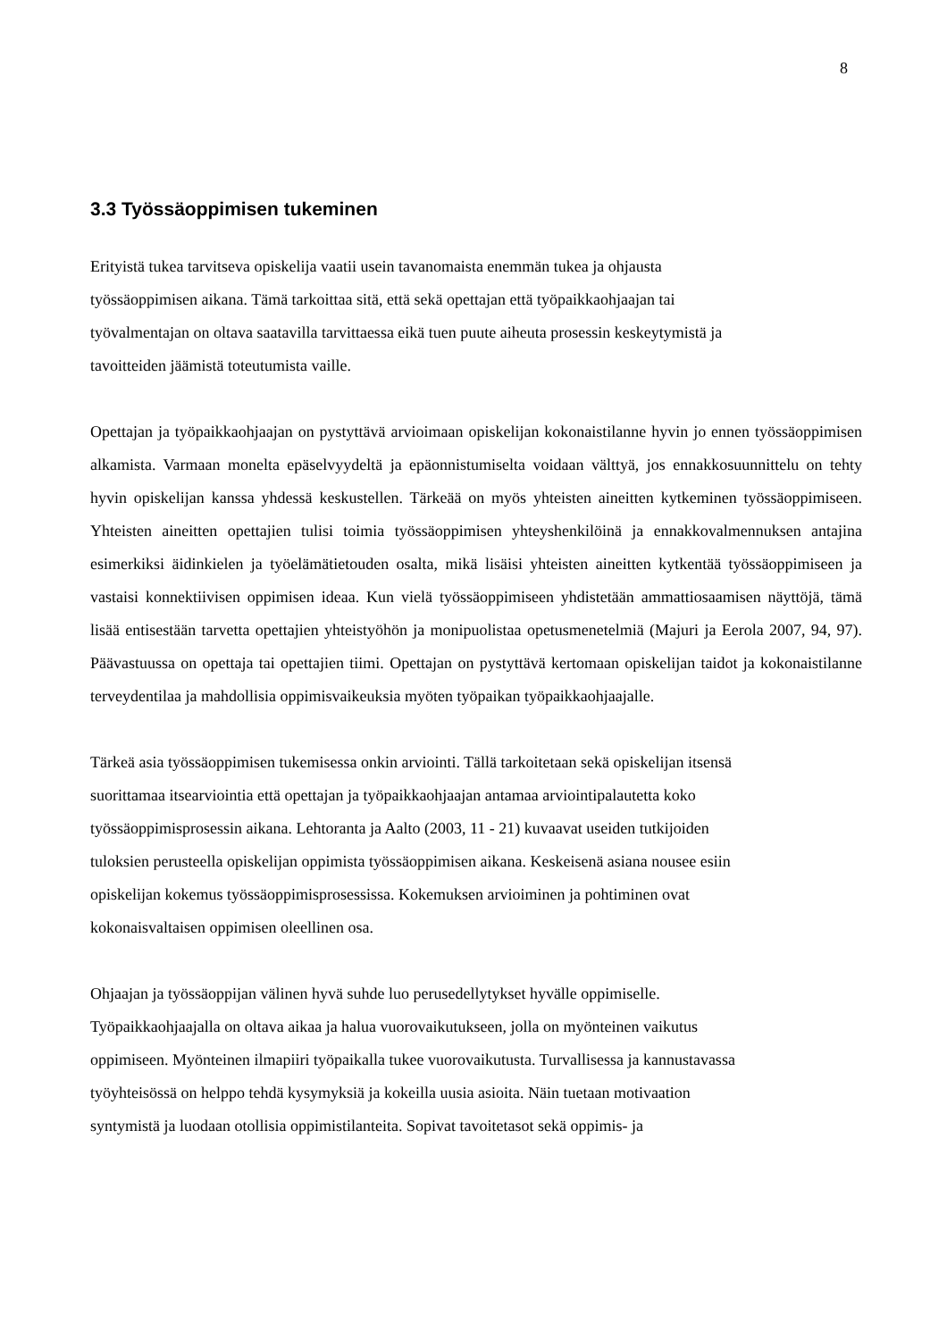8
3.3 Työssäoppimisen tukeminen
Erityistä tukea tarvitseva opiskelija vaatii usein tavanomaista enemmän tukea ja ohjausta
työssäoppimisen aikana. Tämä tarkoittaa sitä, että sekä opettajan että työpaikkaohjaajan tai
työvalmentajan on oltava saatavilla tarvittaessa eikä tuen puute aiheuta prosessin keskeytymistä ja
tavoitteiden jäämistä toteutumista vaille.
Opettajan ja työpaikkaohjaajan on pystyttävä arvioimaan opiskelijan kokonaistilanne hyvin jo ennen työssäoppimisen alkamista. Varmaan monelta epäselvyydeltä ja epäonnistumiselta voidaan välttyä, jos ennakkosuunnittelu on tehty hyvin opiskelijan kanssa yhdessä keskustellen. Tärkeää on myös yhteisten aineitten kytkeminen työssäoppimiseen. Yhteisten aineitten opettajien tulisi toimia työssäoppimisen yhteyshenkilöinä ja ennakkovalmennuksen antajina esimerkiksi äidinkielen ja työelämätietouden osalta, mikä lisäisi yhteisten aineitten kytkentää työssäoppimiseen ja vastaisi konnektiivisen oppimisen ideaa. Kun vielä työssäoppimiseen yhdistetään ammattiosaamisen näyttöjä, tämä lisää entisestään tarvetta opettajien yhteistyöhön ja monipuolistaa opetusmenetelmiä (Majuri ja Eerola 2007, 94, 97). Päävastuussa on opettaja tai opettajien tiimi. Opettajan on pystyttävä kertomaan opiskelijan taidot ja kokonaistilanne terveydentilaa ja mahdollisia oppimisvaikeuksia myöten työpaikan työpaikkaohjaajalle.
Tärkeä asia työssäoppimisen tukemisessa onkin arviointi. Tällä tarkoitetaan sekä opiskelijan itsensä
suorittamaa itsearviointia että opettajan ja työpaikkaohjaajan antamaa arviointipalautetta koko
työssäoppimisprosessin aikana. Lehtoranta ja Aalto (2003, 11 - 21) kuvaavat useiden tutkijoiden
tuloksien perusteella opiskelijan oppimista työssäoppimisen aikana. Keskeisenä asiana nousee esiin
opiskelijan kokemus työssäoppimisprosessissa. Kokemuksen arvioiminen ja pohtiminen ovat
kokonaisvaltaisen oppimisen oleellinen osa.
Ohjaajan ja työssäoppijan välinen hyvä suhde luo perusedellytykset hyvälle oppimiselle.
Työpaikkaohjaajalla on oltava aikaa ja halua vuorovaikutukseen, jolla on myönteinen vaikutus
oppimiseen. Myönteinen ilmapiiri työpaikalla tukee vuorovaikutusta. Turvallisessa ja kannustavassa
työyhteisössä on helppo tehdä kysymyksiä ja kokeilla uusia asioita. Näin tuetaan motivaation
syntymistä ja luodaan otollisia oppimistilanteita. Sopivat tavoitetasot sekä oppimis- ja